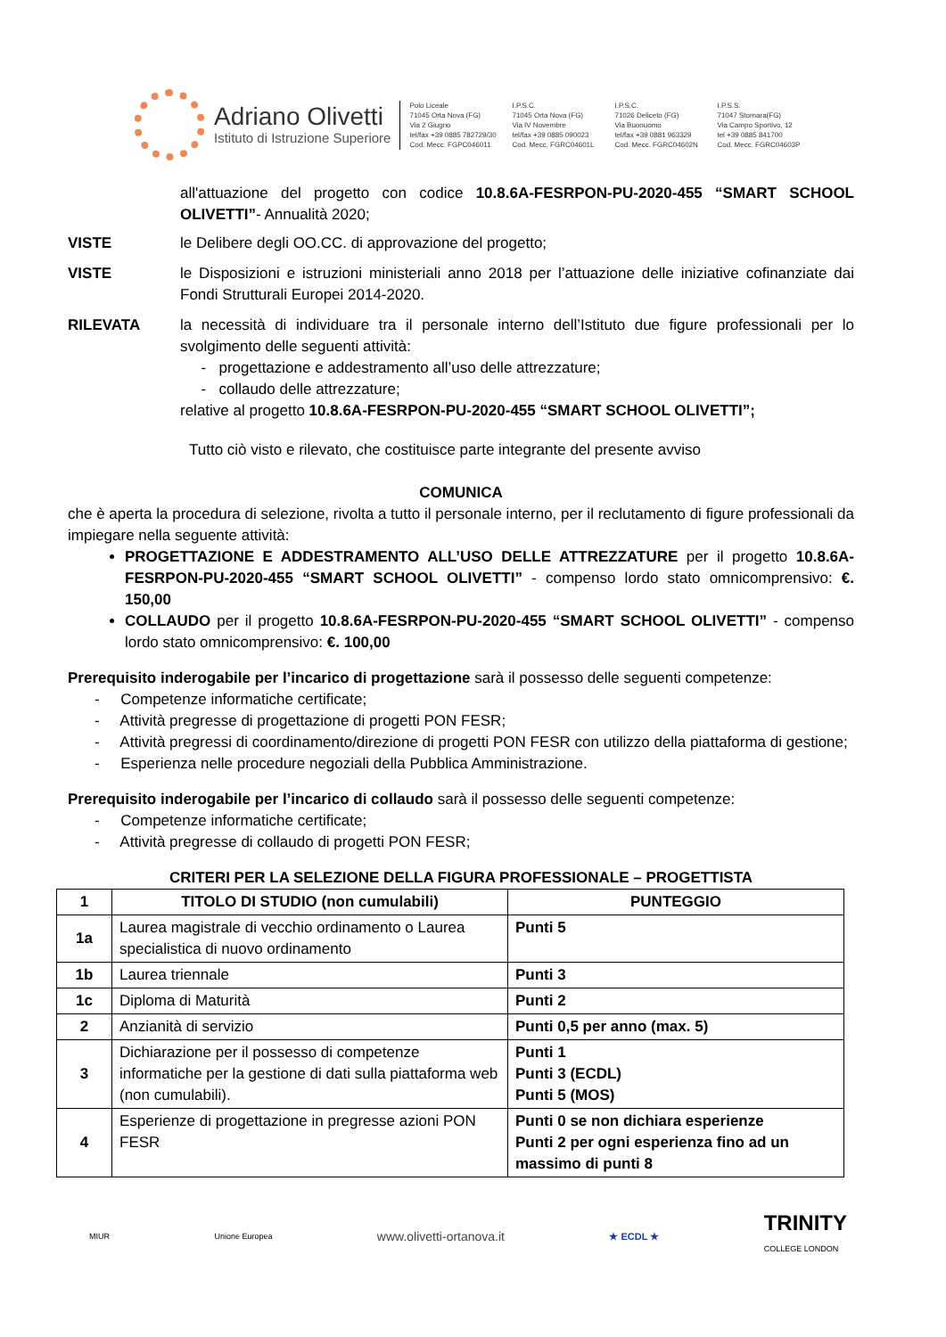Adriano Olivetti
Istituto di Istruzione Superiore
Polo Liceale
71045 Orta Nova (FG)
Via 2 Giugno
tel/fax +39 0885 782729/30
Cod. Mecc. FGPC046011
I.P.S.C.
71045 Orta Nova (FG)
Via IV Novembre
tel/fax +39 0885 090023
Cod. Mecc. FGRC04601L
I.P.S.C.
71026 Deliceto (FG)
Via Buonuomo
tel/fax +39 0881 963329
Cod. Mecc. FGRC04602N
I.P.S.S.
71047 Stornara(FG)
Via Campo Sportivo, 12
tel +39 0885 841700
Cod. Mecc. FGRC04603P
all'attuazione del progetto con codice 10.8.6A-FESRPON-PU-2020-455 “SMART SCHOOL OLIVETTI”- Annualità 2020;
VISTE le Delibere degli OO.CC. di approvazione del progetto;
VISTE le Disposizioni e istruzioni ministeriali anno 2018 per l’attuazione delle iniziative cofinanziate dai Fondi Strutturali Europei 2014-2020.
RILEVATA la necessità di individuare tra il personale interno dell’Istituto due figure professionali per lo svolgimento delle seguenti attività:
- progettazione e addestramento all’uso delle attrezzature;
- collaudo delle attrezzature;
relative al progetto 10.8.6A-FESRPON-PU-2020-455 “SMART SCHOOL OLIVETTI”;
Tutto ciò visto e rilevato, che costituisce parte integrante del presente avviso
COMUNICA
che è aperta la procedura di selezione, rivolta a tutto il personale interno, per il reclutamento di figure professionali da impiegare nella seguente attività:
PROGETTAZIONE E ADDESTRAMENTO ALL’USO DELLE ATTREZZATURE per il progetto 10.8.6A-FESRPON-PU-2020-455 “SMART SCHOOL OLIVETTI” - compenso lordo stato omnicomprensivo: €. 150,00
COLLAUDO per il progetto 10.8.6A-FESRPON-PU-2020-455 “SMART SCHOOL OLIVETTI” - compenso lordo stato omnicomprensivo: €. 100,00
Prerequisito inderogabile per l’incarico di progettazione sarà il possesso delle seguenti competenze:
- Competenze informatiche certificate;
- Attività pregresse di progettazione di progetti PON FESR;
- Attività pregressi di coordinamento/direzione di progetti PON FESR con utilizzo della piattaforma di gestione;
- Esperienza nelle procedure negoziali della Pubblica Amministrazione.
Prerequisito inderogabile per l’incarico di collaudo sarà il possesso delle seguenti competenze:
- Competenze informatiche certificate;
- Attività pregresse di collaudo di progetti PON FESR;
CRITERI PER LA SELEZIONE DELLA FIGURA PROFESSIONALE – PROGETTISTA
| 1 | TITOLO DI STUDIO (non cumulabili) | PUNTEGGIO |
| --- | --- | --- |
| 1a | Laurea magistrale di vecchio ordinamento o Laurea specialistica di nuovo ordinamento | Punti 5 |
| 1b | Laurea triennale | Punti 3 |
| 1c | Diploma di Maturità | Punti 2 |
| 2 | Anzianità di servizio | Punti 0,5 per anno (max. 5) |
| 3 | Dichiarazione per il possesso di competenze informatiche per la gestione di dati sulla piattaforma web (non cumulabili). | Punti 1 Punti 3 (ECDL) Punti 5 (MOS) |
| 4 | Esperienze di progettazione in pregresse azioni PON FESR | Punti 0 se non dichiara esperienze Punti 2 per ogni esperienza fino ad un massimo di punti 8 |
MIUR Unione Europea www.olivetti-ortanova.it ★ ECDL ★ TRINITY
COLLEGE LONDON